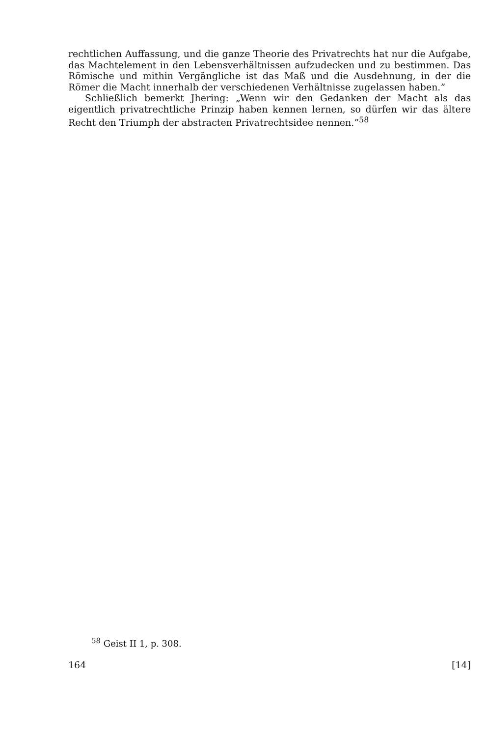rechtlichen Auffassung, und die ganze Theorie des Privatrechts hat nur die Aufgabe, das Machtelement in den Lebensverhältnissen aufzudecken und zu bestimmen. Das Römische und mithin Vergängliche ist das Maß und die Ausdehnung, in der die Römer die Macht innerhalb der verschiedenen Verhältnisse zugelassen haben.”
Schließlich bemerkt Jhering: „Wenn wir den Gedanken der Macht als das eigentlich privatrechtliche Prinzip haben kennen lernen, so dürfen wir das ältere Recht den Triumph der abstracten Privatrechtsidee nennen.”<sup>58</sup>
<sup>58</sup> Geist II 1, p. 308.
164 [14]